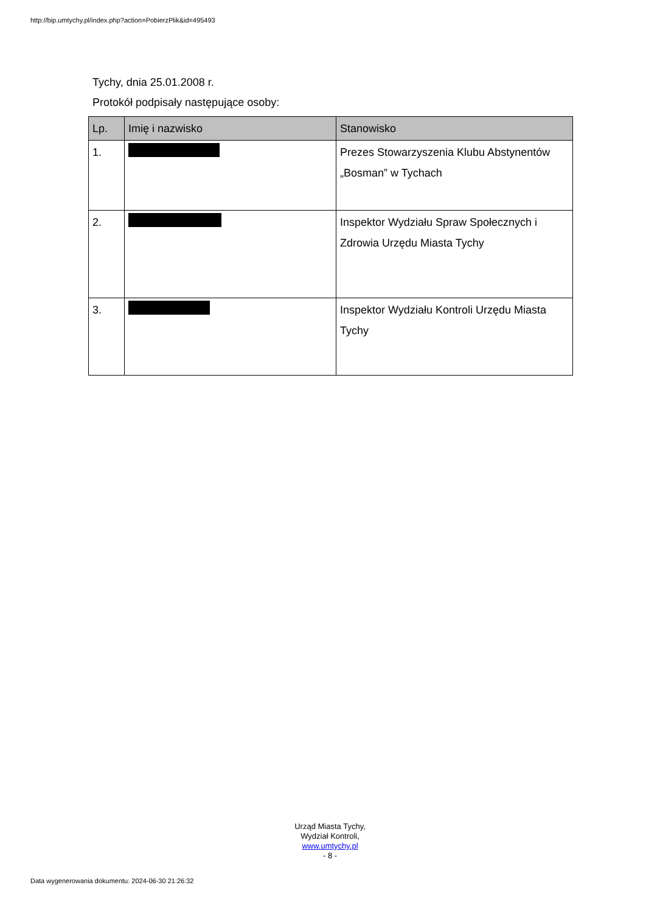http://bip.umtychy.pl/index.php?action=PobierzPlik&id=495493
Tychy, dnia 25.01.2008 r.
Protokół podpisały następujące osoby:
| Lp. | Imię i nazwisko | Stanowisko |
| --- | --- | --- |
| 1. | | Prezes Stowarzyszenia Klubu Abstynentów „Bosman” w Tychach |
| 2. | | Inspektor Wydziału Spraw Społecznych i Zdrowia Urzędu Miasta Tychy |
| 3. | | Inspektor Wydziału Kontroli Urzędu Miasta Tychy |
Urząd Miasta Tychy,
Wydział Kontroli,
www.umtychy.pl
- 8 -
Data wygenerowania dokumentu: 2024-06-30 21:26:32